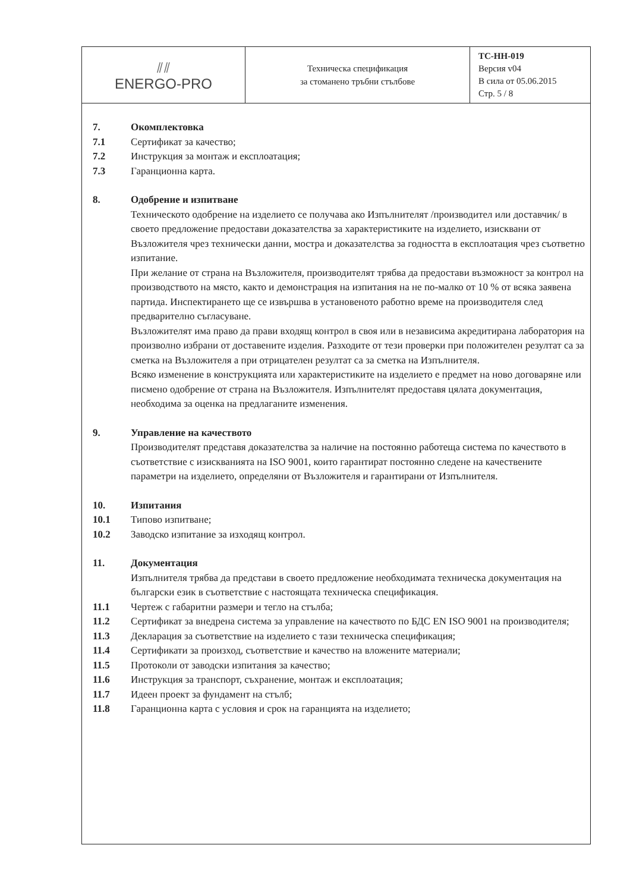| ⫽⫽ ENERGO-PRO | Техническа спецификация за стоманено тръбни стълбове | TC-HH-019 Версия v04 В сила от 05.06.2015 Стр. 5 / 8 |
7. Окомплектовка
7.1 Сертификат за качество;
7.2 Инструкция за монтаж и експлоатация;
7.3 Гаранционна карта.
8. Одобрение и изпитване
Техническото одобрение на изделието се получава ако Изпълнителят /производител или доставчик/ в своето предложение предостави доказателства за характеристиките на изделието, изисквани от Възложителя чрез технически данни, мостра и доказателства за годността в експлоатация чрез съответно изпитание.
При желание от страна на Възложителя, производителят трябва да предостави възможност за контрол на производството на място, както и демонстрация на изпитания на не по-малко от 10 % от всяка заявена партида. Инспектирането ще се извършва в установеното работно време на производителя след предварително съгласуване.
Възложителят има право да прави входящ контрол в своя или в независима акредитирана лаборатория на произволно избрани от доставените изделия. Разходите от тези проверки при положителен резултат са за сметка на Възложителя а при отрицателен резултат са за сметка на Изпълнителя.
Всяко изменение в конструкцията или характеристиките на изделието е предмет на ново договаряне или писмено одобрение от страна на Възложителя. Изпълнителят предоставя цялата документация, необходима за оценка на предлаганите изменения.
9. Управление на качеството
Производителят представя доказателства за наличие на постоянно работеща система по качеството в съответствие с изискванията на ISO 9001, които гарантират постоянно следене на качествените параметри на изделието, определяни от Възложителя и гарантирани от Изпълнителя.
10. Изпитания
10.1 Типово изпитване;
10.2 Заводско изпитание за изходящ контрол.
11. Документация
Изпълнителя трябва да представи в своето предложение необходимата техническа документация на български език в съответствие с настоящата техническа спецификация.
11.1 Чертеж с габаритни размери и тегло на стълба;
11.2 Сертификат за внедрена система за управление на качеството по БДС EN ISO 9001 на производителя;
11.3 Декларация за съответствие на изделието с тази техническа спецификация;
11.4 Сертификати за произход, съответствие и качество на вложените материали;
11.5 Протоколи от заводски изпитания за качество;
11.6 Инструкция за транспорт, съхранение, монтаж и експлоатация;
11.7 Идеен проект за фундамент на стълб;
11.8 Гаранционна карта с условия и срок на гаранцията на изделието;